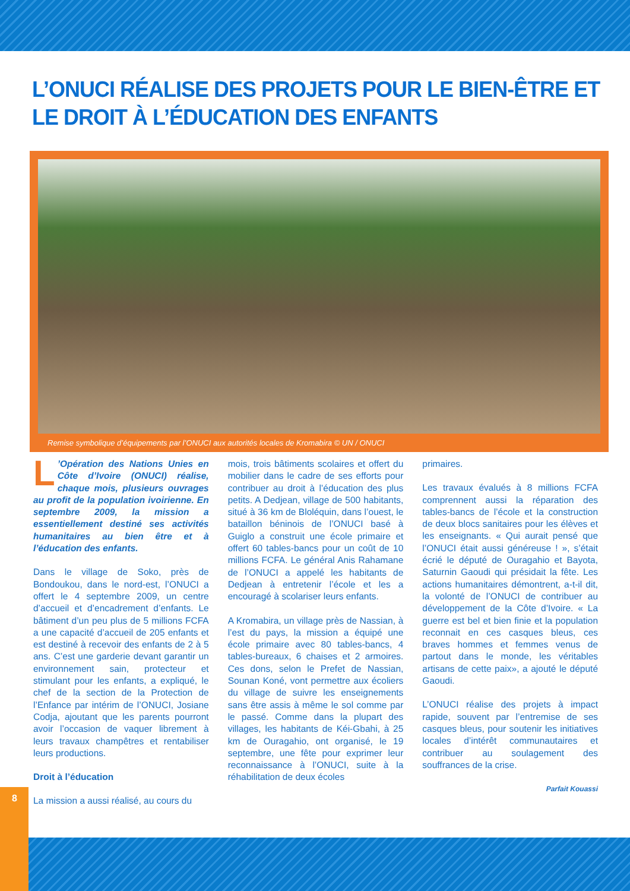L’ONUCI RÉALISE DES PROJETS POUR LE BIEN-ÊTRE ET LE DROIT À L’ÉDUCATION DES ENFANTS
Remise symbolique d’équipements par l’ONUCI aux autorités locales de Kromabira © UN / ONUCI
L’Opération des Nations Unies en Côte d’Ivoire (ONUCI) réalise, chaque mois, plusieurs ouvrages au profit de la population ivoirienne. En septembre 2009, la mission a essentiellement destiné ses activités humanitaires au bien être et à l’éducation des enfants.
Dans le village de Soko, près de Bondoukou, dans le nord-est, l’ONUCI a offert le 4 septembre 2009, un centre d’accueil et d’encadrement d’enfants. Le bâtiment d’un peu plus de 5 millions FCFA a une capacité d’accueil de 205 enfants et est destiné à recevoir des enfants de 2 à 5 ans. C’est une garderie devant garantir un environnement sain, protecteur et stimulant pour les enfants, a expliqué, le chef de la section de la Protection de l’Enfance par intérim de l’ONUCI, Josiane Codja, ajoutant que les parents pourront avoir l’occasion de vaquer librement à leurs travaux champêtres et rentabiliser leurs productions.
Droit à l’éducation
La mission a aussi réalisé, au cours du
mois, trois bâtiments scolaires et offert du mobilier dans le cadre de ses efforts pour contribuer au droit à l’éducation des plus petits. A Dedjean, village de 500 habitants, situé à 36 km de Bloléquin, dans l’ouest, le bataillon béninois de l’ONUCI basé à Guiglo a construit une école primaire et offert 60 tables-bancs pour un coût de 10 millions FCFA. Le général Anis Rahamane de l’ONUCI a appelé les habitants de Dedjean à entretenir l’école et les a encouragé à scolariser leurs enfants.
A Kromabira, un village près de Nassian, à l’est du pays, la mission a équipé une école primaire avec 80 tables-bancs, 4 tables-bureaux, 6 chaises et 2 armoires. Ces dons, selon le Prefet de Nassian, Sounan Koné, vont permettre aux écoliers du village de suivre les enseignements sans être assis à même le sol comme par le passé. Comme dans la plupart des villages, les habitants de Kéi-Gbahi, à 25 km de Ouragahio, ont organisé, le 19 septembre, une fête pour exprimer leur reconnaissance à l’ONUCI, suite à la réhabilitation de deux écoles
primaires.
Les travaux évalués à 8 millions FCFA comprennent aussi la réparation des tables-bancs de l’école et la construction de deux blocs sanitaires pour les élèves et les enseignants. « Qui aurait pensé que l’ONUCI était aussi généreuse ! », s’était écrié le député de Ouragahio et Bayota, Saturnin Gaoudi qui présidait la fête. Les actions humanitaires démontrent, a-t-il dit, la volonté de l’ONUCI de contribuer au développement de la Côte d’Ivoire. « La guerre est bel et bien finie et la population reconnait en ces casques bleus, ces braves hommes et femmes venus de partout dans le monde, les véritables artisans de cette paix», a ajouté le député Gaoudi.
L’ONUCI réalise des projets à impact rapide, souvent par l’entremise de ses casques bleus, pour soutenir les initiatives locales d’intérêt communautaires et contribuer au soulagement des souffrances de la crise.
Parfait Kouassi
8